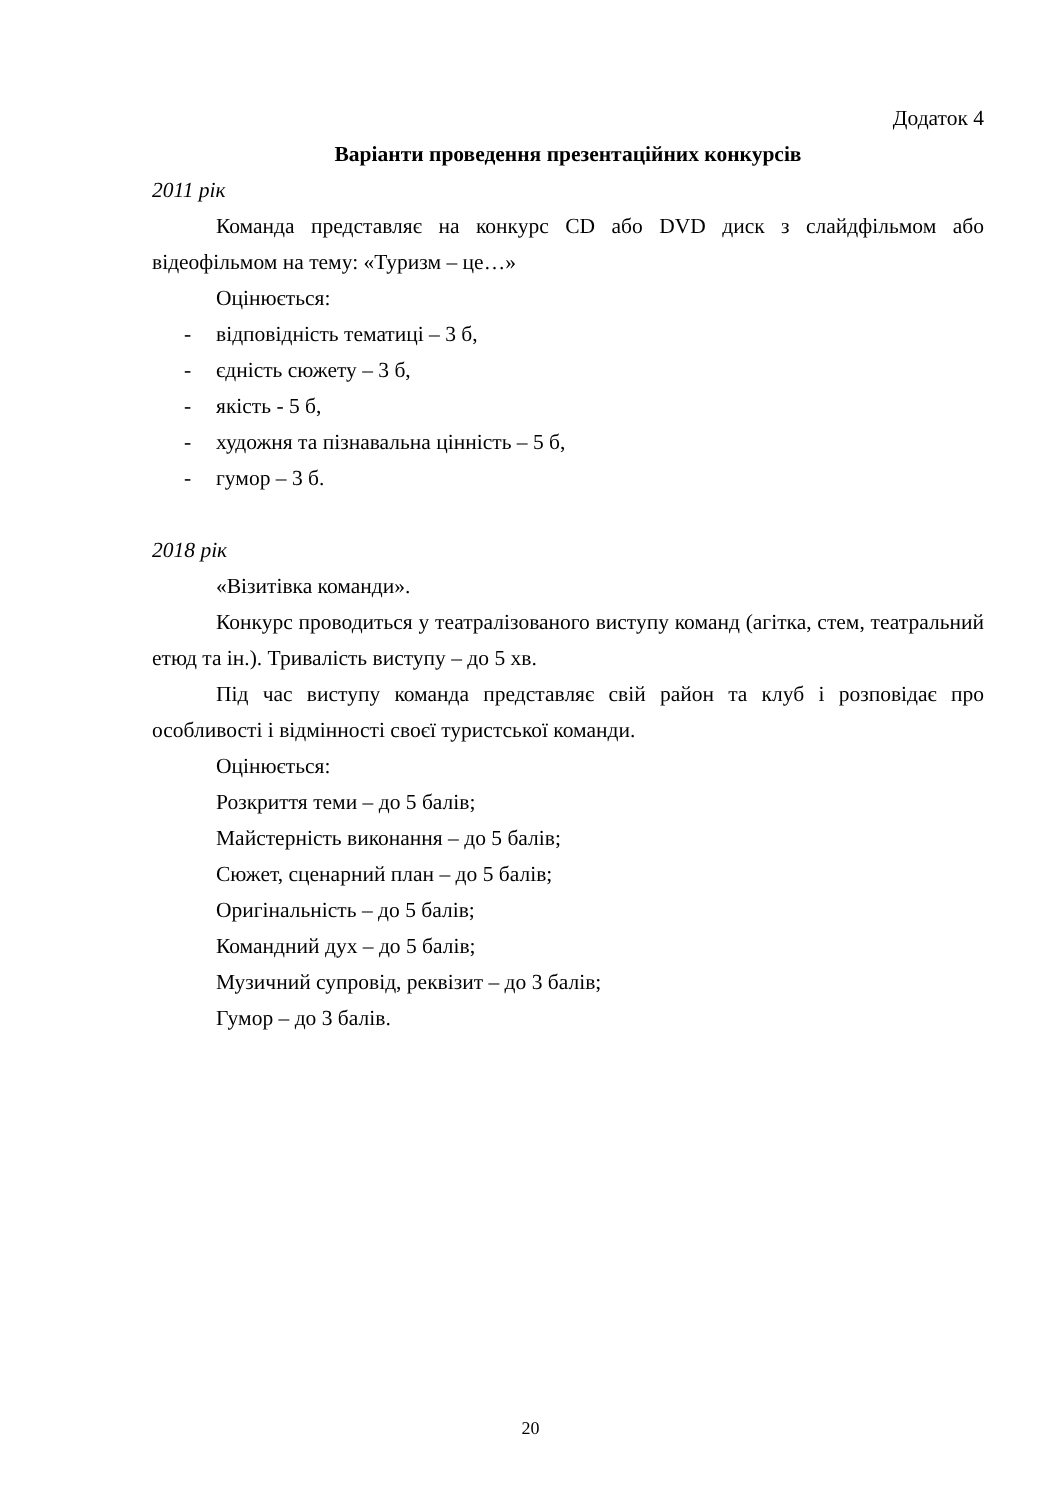Додаток 4
Варіанти проведення презентаційних конкурсів
2011 рік
Команда представляє на конкурс CD або DVD диск з слайдфільмом або відеофільмом на тему: «Туризм – це…»
Оцінюється:
- відповідність тематиці – 3 б,
- єдність сюжету – 3 б,
- якість - 5 б,
- художня та пізнавальна цінність – 5 б,
- гумор – 3 б.
2018 рік
«Візитівка команди».
Конкурс проводиться у театралізованого виступу команд (агітка, стем, театральний етюд та ін.). Тривалість виступу – до 5 хв.
Під час виступу команда представляє свій район та клуб і розповідає про особливості і відмінності своєї туристської команди.
Оцінюється:
Розкриття теми – до 5 балів;
Майстерність виконання – до 5 балів;
Сюжет, сценарний план – до 5 балів;
Оригінальність – до 5 балів;
Командний дух – до 5 балів;
Музичний супровід, реквізит – до 3 балів;
Гумор – до 3 балів.
20